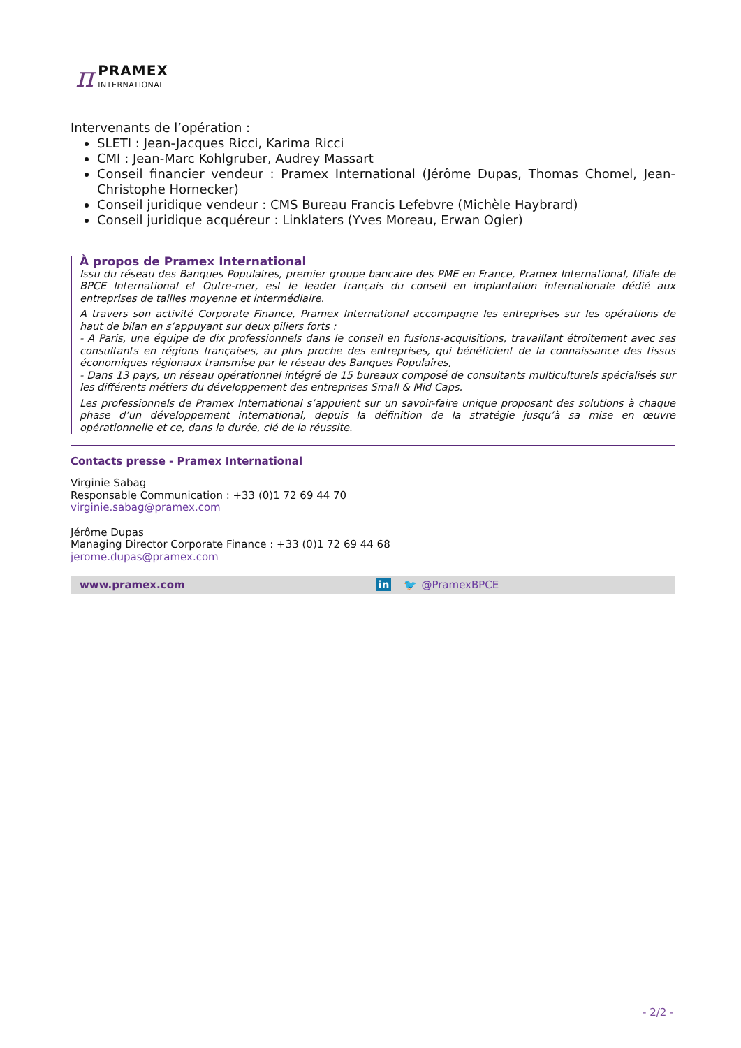π
PRAMEX
INTERNATIONAL
Intervenants de l’opération :
SLETI : Jean-Jacques Ricci, Karima Ricci
CMI : Jean-Marc Kohlgruber, Audrey Massart
Conseil financier vendeur : Pramex International (Jérôme Dupas, Thomas Chomel, Jean-Christophe Hornecker)
Conseil juridique vendeur : CMS Bureau Francis Lefebvre (Michèle Haybrard)
Conseil juridique acquéreur : Linklaters (Yves Moreau, Erwan Ogier)
À propos de Pramex International
Issu du réseau des Banques Populaires, premier groupe bancaire des PME en France, Pramex International, filiale de BPCE International et Outre-mer, est le leader français du conseil en implantation internationale dédié aux entreprises de tailles moyenne et intermédiaire.
A travers son activité Corporate Finance, Pramex International accompagne les entreprises sur les opérations de haut de bilan en s’appuyant sur deux piliers forts :
- A Paris, une équipe de dix professionnels dans le conseil en fusions-acquisitions, travaillant étroitement avec ses consultants en régions françaises, au plus proche des entreprises, qui bénéficient de la connaissance des tissus économiques régionaux transmise par le réseau des Banques Populaires,
- Dans 13 pays, un réseau opérationnel intégré de 15 bureaux composé de consultants multiculturels spécialisés sur les différents métiers du développement des entreprises Small & Mid Caps.
Les professionnels de Pramex International s’appuient sur un savoir-faire unique proposant des solutions à chaque phase d’un développement international, depuis la définition de la stratégie jusqu’à sa mise en œuvre opérationnelle et ce, dans la durée, clé de la réussite.
Contacts presse - Pramex International
Virginie Sabag
Responsable Communication : +33 (0)1 72 69 44 70
virginie.sabag@pramex.com
Jérôme Dupas
Managing Director Corporate Finance : +33 (0)1 72 69 44 68
jerome.dupas@pramex.com
www.pramex.com in 🐦 @PramexBPCE
- 2/2 -